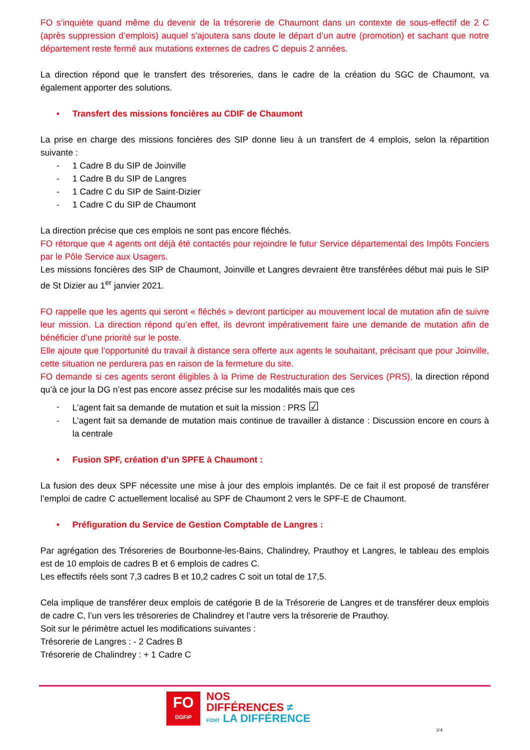FO s’inquiète quand même du devenir de la trésorerie de Chaumont dans un contexte de sous-effectif de 2 C (après suppression d’emplois) auquel s’ajoutera sans doute le départ d’un autre (promotion) et sachant que notre département reste fermé aux mutations externes de cadres C depuis 2 années.
La direction répond que le transfert des trésoreries, dans le cadre de la création du SGC de Chaumont, va également apporter des solutions.
• Transfert des missions foncières au CDIF de Chaumont
La prise en charge des missions foncières des SIP donne lieu à un transfert de 4 emplois, selon la répartition suivante :
- 1 Cadre B du SIP de Joinville
- 1 Cadre B du SIP de Langres
- 1 Cadre C du SIP de Saint-Dizier
- 1 Cadre C du SIP de Chaumont
La direction précise que ces emplois ne sont pas encore fléchés.
FO rétorque que 4 agents ont déjà été contactés pour rejoindre le futur Service départemental des Impôts Fonciers par le Pôle Service aux Usagers.
Les missions foncières des SIP de Chaumont, Joinville et Langres devraient être transférées début mai puis le SIP de St Dizier au 1<sup>er</sup> janvier 2021.
FO rappelle que les agents qui seront « fléchés » devront participer au mouvement local de mutation afin de suivre leur mission. La direction répond qu’en effet, ils devront impérativement faire une demande de mutation afin de bénéficier d’une priorité sur le poste.
Elle ajoute que l’opportunité du travail à distance sera offerte aux agents le souhaitant, précisant que pour Joinville, cette situation ne perdurera pas en raison de la fermeture du site.
FO demande si ces agents seront éligibles à la Prime de Restructuration des Services (PRS), la direction répond qu’à ce jour la DG n’est pas encore assez précise sur les modalités mais que ces
- L’agent fait sa demande de mutation et suit la mission : PRS ☑
- L’agent fait sa demande de mutation mais continue de travailler à distance : Discussion encore en cours à la centrale
• Fusion SPF, création d’un SPFE à Chaumont :
La fusion des deux SPF nécessite une mise à jour des emplois implantés. De ce fait il est proposé de transférer l’emploi de cadre C actuellement localisé au SPF de Chaumont 2 vers le SPF-E de Chaumont.
• Préfiguration du Service de Gestion Comptable de Langres :
Par agrégation des Trésoreries de Bourbonne-les-Bains, Chalindrey, Prauthoy et Langres, le tableau des emplois est de 10 emplois de cadres B et 6 emplois de cadres C.
Les effectifs réels sont 7,3 cadres B et 10,2 cadres C soit un total de 17,5.
Cela implique de transférer deux emplois de catégorie B de la Trésorerie de Langres et de transférer deux emplois de cadre C, l’un vers les trésoreries de Chalindrey et l’autre vers la trésorerie de Prauthoy.
Soit sur le périmètre actuel les modifications suivantes :
Trésorerie de Langres : - 2 Cadres B
Trésorerie de Chalindrey : + 1 Cadre C
FO
DGFiP
NOS
DIFFÉRENCES ≠
FONT LA DIFFÉRENCE
3/4